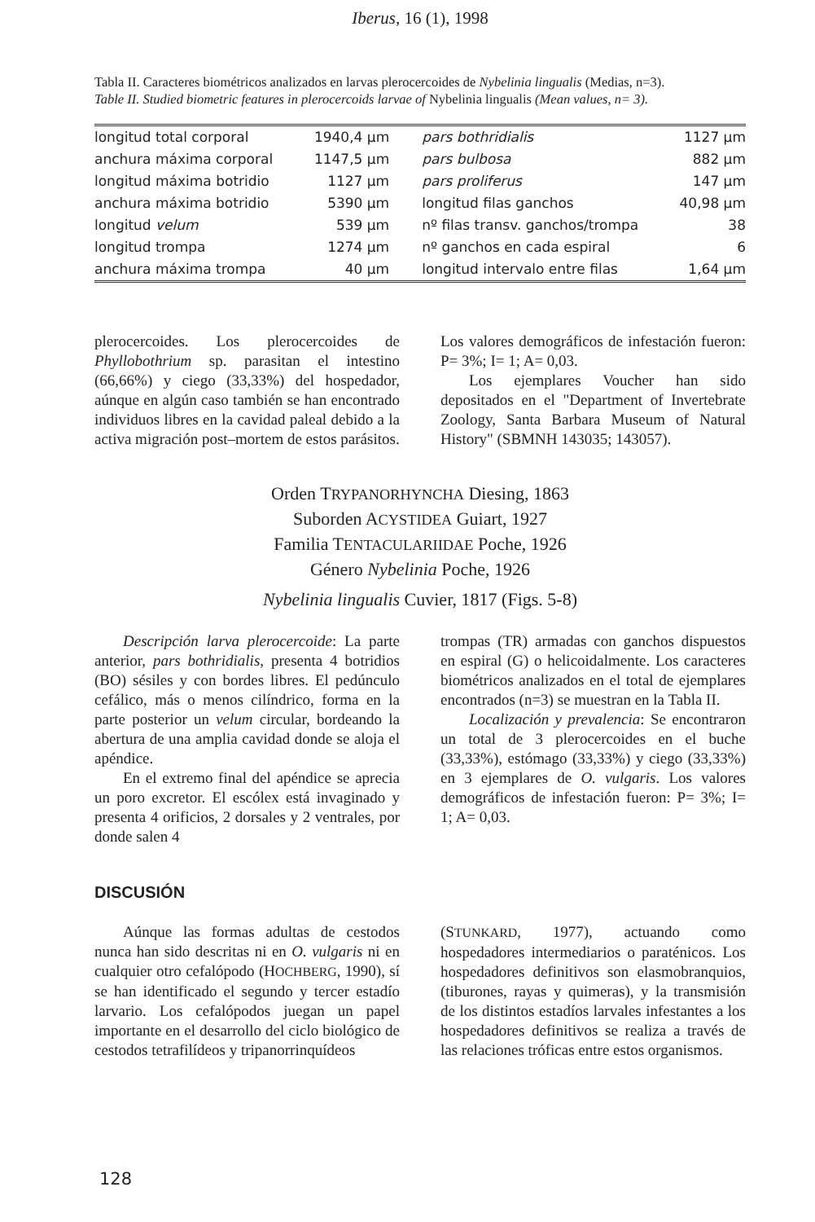Iberus, 16 (1), 1998
Tabla II. Caracteres biométricos analizados en larvas plerocercoides de Nybelinia lingualis (Medias, n=3).
Table II. Studied biometric features in plerocercoids larvae of Nybelinia lingualis (Mean values, n= 3).
| longitud total corporal | 1940,4 µm | pars bothridialis | 1127 µm |
| anchura máxima corporal | 1147,5 µm | pars bulbosa | 882 µm |
| longitud máxima botridio | 1127 µm | pars proliferus | 147 µm |
| anchura máxima botridio | 5390 µm | longitud filas ganchos | 40,98 µm |
| longitud velum | 539 µm | nº filas transv. ganchos/trompa | 38 |
| longitud trompa | 1274 µm | nº ganchos en cada espiral | 6 |
| anchura máxima trompa | 40 µm | longitud intervalo entre filas | 1,64 µm |
plerocercoides. Los plerocercoides de Phyllobothrium sp. parasitan el intestino (66,66%) y ciego (33,33%) del hospedador, aúnque en algún caso también se han encontrado individuos libres en la cavidad paleal debido a la activa migración post–mortem de estos parásitos.
Los valores demográficos de infestación fueron: P= 3%; I= 1; A= 0,03.
Los ejemplares Voucher han sido depositados en el "Department of Invertebrate Zoology, Santa Barbara Museum of Natural History" (SBMNH 143035; 143057).
Orden TRYPANORHYNCHA Diesing, 1863
Suborden ACYSTIDEA Guiart, 1927
Familia TENTACULARIIDAE Poche, 1926
Género Nybelinia Poche, 1926
Nybelinia lingualis Cuvier, 1817 (Figs. 5-8)
Descripción larva plerocercoide: La parte anterior, pars bothridialis, presenta 4 botridios (BO) sésiles y con bordes libres. El pedúnculo cefálico, más o menos cilíndrico, forma en la parte posterior un velum circular, bordeando la abertura de una amplia cavidad donde se aloja el apéndice.
En el extremo final del apéndice se aprecia un poro excretor. El escólex está invaginado y presenta 4 orificios, 2 dorsales y 2 ventrales, por donde salen 4
trompas (TR) armadas con ganchos dispuestos en espiral (G) o helicoidalmente. Los caracteres biométricos analizados en el total de ejemplares encontrados (n=3) se muestran en la Tabla II.
Localización y prevalencia: Se encontraron un total de 3 plerocercoides en el buche (33,33%), estómago (33,33%) y ciego (33,33%) en 3 ejemplares de O. vulgaris. Los valores demográficos de infestación fueron: P= 3%; I= 1; A= 0,03.
DISCUSIÓN
Aúnque las formas adultas de cestodos nunca han sido descritas ni en O. vulgaris ni en cualquier otro cefalópodo (HOCHBERG, 1990), sí se han identificado el segundo y tercer estadío larvario. Los cefalópodos juegan un papel importante en el desarrollo del ciclo biológico de cestodos tetrafilídeos y tripanorrinquídeos
(STUNKARD, 1977), actuando como hospedadores intermediarios o paraténicos. Los hospedadores definitivos son elasmobranquios, (tiburones, rayas y quimeras), y la transmisión de los distintos estadíos larvales infestantes a los hospedadores definitivos se realiza a través de las relaciones tróficas entre estos organismos.
128